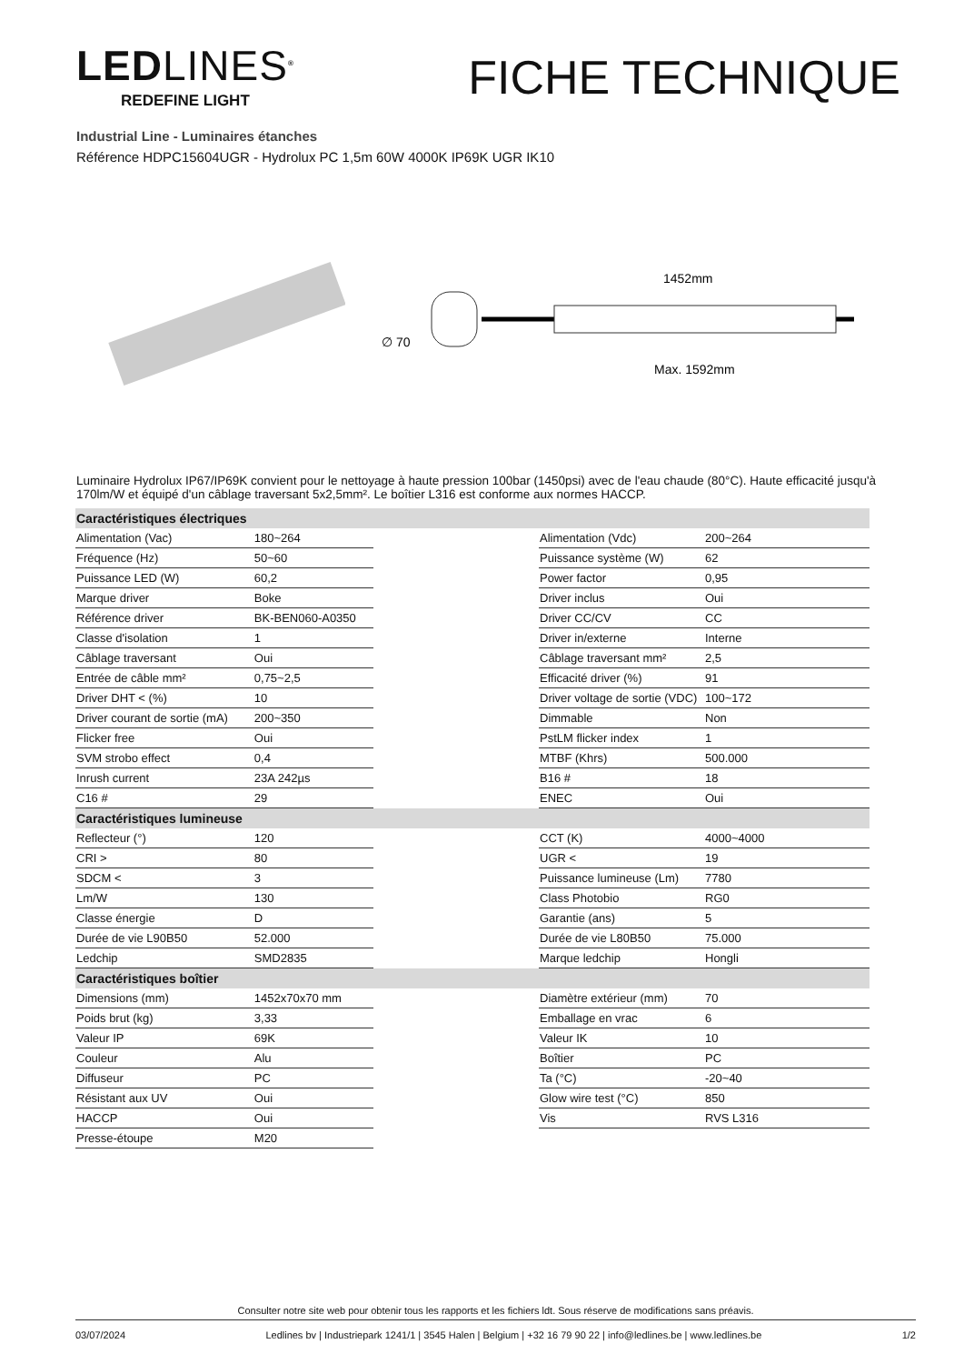LEDLINES<sup>®</sup>
REDEFINE LIGHT
FICHE TECHNIQUE
Industrial Line - Luminaires étanches
Référence HDPC15604UGR - Hydrolux PC 1,5m 60W 4000K IP69K UGR IK10
∅ 70
1452mm
Max. 1592mm
Luminaire Hydrolux IP67/IP69K convient pour le nettoyage à haute pression 100bar (1450psi) avec de l'eau chaude (80°C). Haute efficacité jusqu'à 170lm/W et équipé d'un câblage traversant 5x2,5mm². Le boîtier L316 est conforme aux normes HACCP.
| Caractéristiques électriques | | | | |
| --- | --- | --- | --- | --- |
| Alimentation (Vac) | 180~264 | | Alimentation (Vdc) | 200~264 |
| Fréquence (Hz) | 50~60 | | Puissance système (W) | 62 |
| Puissance LED (W) | 60,2 | | Power factor | 0,95 |
| Marque driver | Boke | | Driver inclus | Oui |
| Référence driver | BK-BEN060-A0350 | | Driver CC/CV | CC |
| Classe d'isolation | 1 | | Driver in/externe | Interne |
| Câblage traversant | Oui | | Câblage traversant mm² | 2,5 |
| Entrée de câble mm² | 0,75~2,5 | | Efficacité driver (%) | 91 |
| Driver DHT < (%) | 10 | | Driver voltage de sortie (VDC) | 100~172 |
| Driver courant de sortie (mA) | 200~350 | | Dimmable | Non |
| Flicker free | Oui | | PstLM flicker index | 1 |
| SVM strobo effect | 0,4 | | MTBF (Khrs) | 500.000 |
| Inrush current | 23A 242µs | | B16 # | 18 |
| C16 # | 29 | | ENEC | Oui |
| Caractéristiques lumineuse | | | | |
| Reflecteur (°) | 120 | | CCT (K) | 4000~4000 |
| CRI > | 80 | | UGR < | 19 |
| SDCM < | 3 | | Puissance lumineuse (Lm) | 7780 |
| Lm/W | 130 | | Class Photobio | RG0 |
| Classe énergie | D | | Garantie (ans) | 5 |
| Durée de vie L90B50 | 52.000 | | Durée de vie L80B50 | 75.000 |
| Ledchip | SMD2835 | | Marque ledchip | Hongli |
| Caractéristiques boîtier | | | | |
| Dimensions (mm) | 1452x70x70 mm | | Diamètre extérieur (mm) | 70 |
| Poids brut (kg) | 3,33 | | Emballage en vrac | 6 |
| Valeur IP | 69K | | Valeur IK | 10 |
| Couleur | Alu | | Boîtier | PC |
| Diffuseur | PC | | Ta (°C) | -20~40 |
| Résistant aux UV | Oui | | Glow wire test (°C) | 850 |
| HACCP | Oui | | Vis | RVS L316 |
| Presse-étoupe | M20 | | | |
Consulter notre site web pour obtenir tous les rapports et les fichiers ldt. Sous réserve de modifications sans préavis.
03/07/2024 Ledlines bv | Industriepark 1241/1 | 3545 Halen | Belgium | +32 16 79 90 22 | info@ledlines.be | www.ledlines.be 1/2